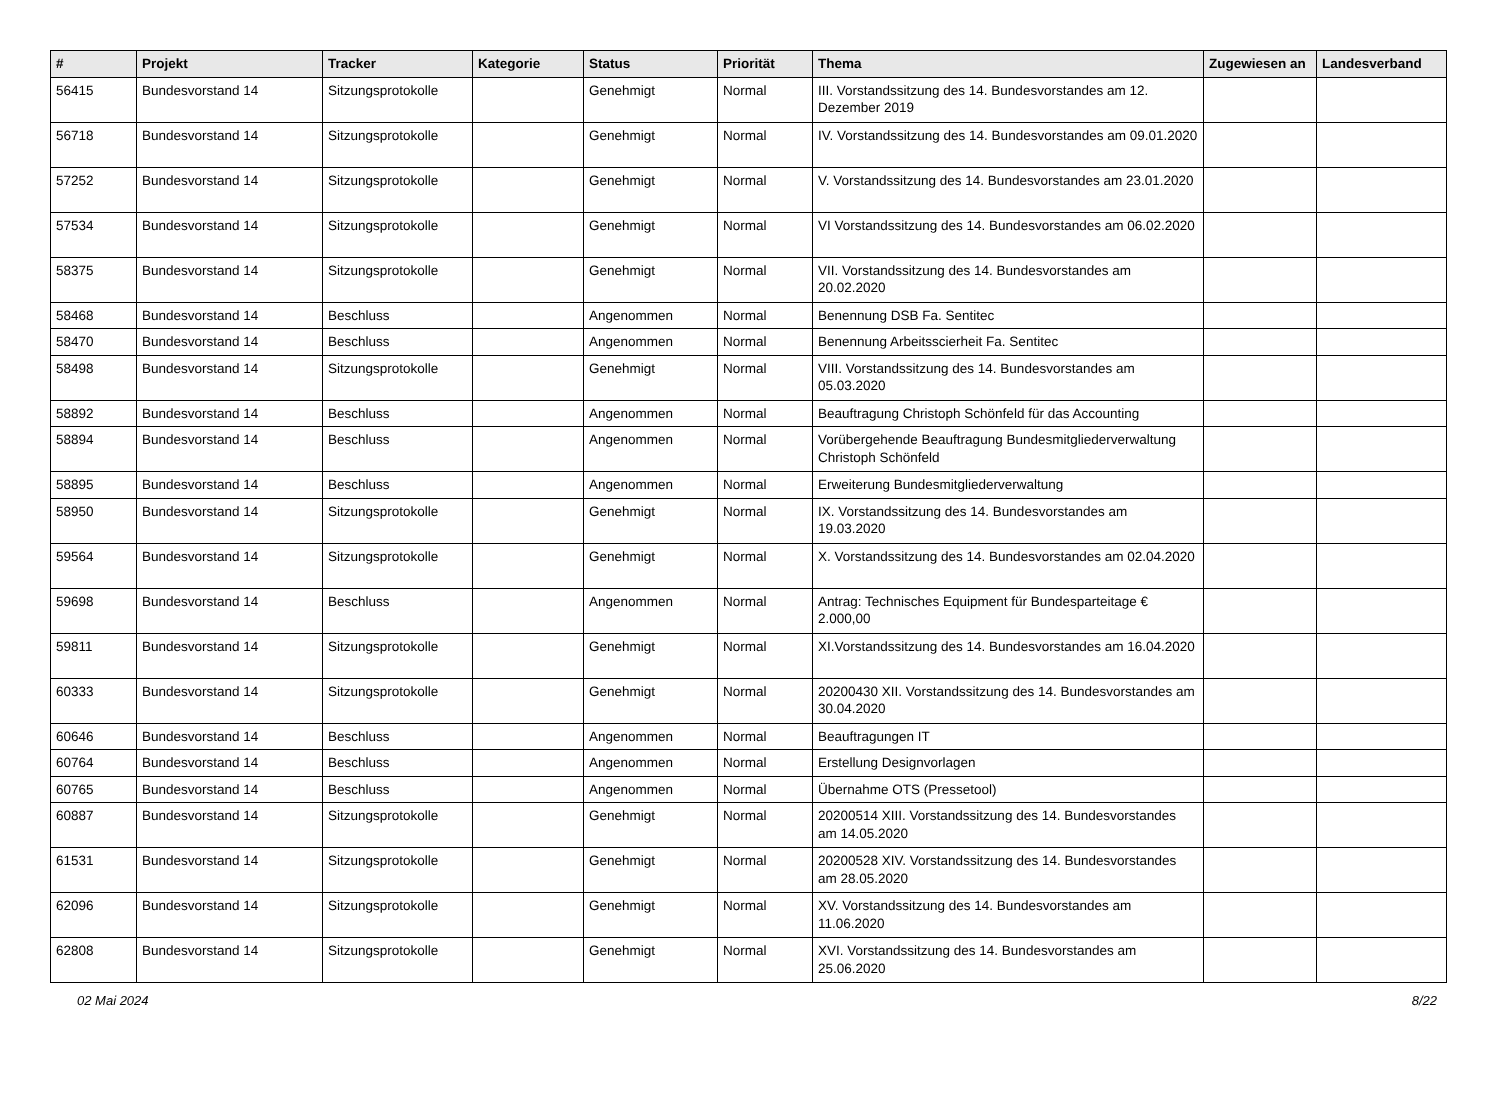| # | Projekt | Tracker | Kategorie | Status | Priorität | Thema | Zugewiesen an | Landesverband |
| --- | --- | --- | --- | --- | --- | --- | --- | --- |
| 56415 | Bundesvorstand 14 | Sitzungsprotokolle | | Genehmigt | Normal | III. Vorstandssitzung des 14. Bundesvorstandes am 12. Dezember 2019 | | |
| 56718 | Bundesvorstand 14 | Sitzungsprotokolle | | Genehmigt | Normal | IV. Vorstandssitzung des 14. Bundesvorstandes am 09.01.2020 | | |
| 57252 | Bundesvorstand 14 | Sitzungsprotokolle | | Genehmigt | Normal | V. Vorstandssitzung des 14. Bundesvorstandes am 23.01.2020 | | |
| 57534 | Bundesvorstand 14 | Sitzungsprotokolle | | Genehmigt | Normal | VI Vorstandssitzung des 14. Bundesvorstandes am 06.02.2020 | | |
| 58375 | Bundesvorstand 14 | Sitzungsprotokolle | | Genehmigt | Normal | VII. Vorstandssitzung des 14. Bundesvorstandes am 20.02.2020 | | |
| 58468 | Bundesvorstand 14 | Beschluss | | Angenommen | Normal | Benennung DSB Fa. Sentitec | | |
| 58470 | Bundesvorstand 14 | Beschluss | | Angenommen | Normal | Benennung Arbeitsscierheit Fa. Sentitec | | |
| 58498 | Bundesvorstand 14 | Sitzungsprotokolle | | Genehmigt | Normal | VIII. Vorstandssitzung des 14. Bundesvorstandes am 05.03.2020 | | |
| 58892 | Bundesvorstand 14 | Beschluss | | Angenommen | Normal | Beauftragung Christoph Schönfeld für das Accounting | | |
| 58894 | Bundesvorstand 14 | Beschluss | | Angenommen | Normal | Vorübergehende Beauftragung Bundesmitgliederverwaltung Christoph Schönfeld | | |
| 58895 | Bundesvorstand 14 | Beschluss | | Angenommen | Normal | Erweiterung Bundesmitgliederverwaltung | | |
| 58950 | Bundesvorstand 14 | Sitzungsprotokolle | | Genehmigt | Normal | IX. Vorstandssitzung des 14. Bundesvorstandes am 19.03.2020 | | |
| 59564 | Bundesvorstand 14 | Sitzungsprotokolle | | Genehmigt | Normal | X. Vorstandssitzung des 14. Bundesvorstandes am 02.04.2020 | | |
| 59698 | Bundesvorstand 14 | Beschluss | | Angenommen | Normal | Antrag: Technisches Equipment für Bundesparteitage € 2.000,00 | | |
| 59811 | Bundesvorstand 14 | Sitzungsprotokolle | | Genehmigt | Normal | XI.Vorstandssitzung des 14. Bundesvorstandes am 16.04.2020 | | |
| 60333 | Bundesvorstand 14 | Sitzungsprotokolle | | Genehmigt | Normal | 20200430 XII. Vorstandssitzung des 14. Bundesvorstandes am 30.04.2020 | | |
| 60646 | Bundesvorstand 14 | Beschluss | | Angenommen | Normal | Beauftragungen IT | | |
| 60764 | Bundesvorstand 14 | Beschluss | | Angenommen | Normal | Erstellung Designvorlagen | | |
| 60765 | Bundesvorstand 14 | Beschluss | | Angenommen | Normal | Übernahme OTS (Pressetool) | | |
| 60887 | Bundesvorstand 14 | Sitzungsprotokolle | | Genehmigt | Normal | 20200514 XIII. Vorstandssitzung des 14. Bundesvorstandes am 14.05.2020 | | |
| 61531 | Bundesvorstand 14 | Sitzungsprotokolle | | Genehmigt | Normal | 20200528 XIV. Vorstandssitzung des 14. Bundesvorstandes am 28.05.2020 | | |
| 62096 | Bundesvorstand 14 | Sitzungsprotokolle | | Genehmigt | Normal | XV. Vorstandssitzung des 14. Bundesvorstandes am 11.06.2020 | | |
| 62808 | Bundesvorstand 14 | Sitzungsprotokolle | | Genehmigt | Normal | XVI. Vorstandssitzung des 14. Bundesvorstandes am 25.06.2020 | | |
02 Mai 2024 8/22